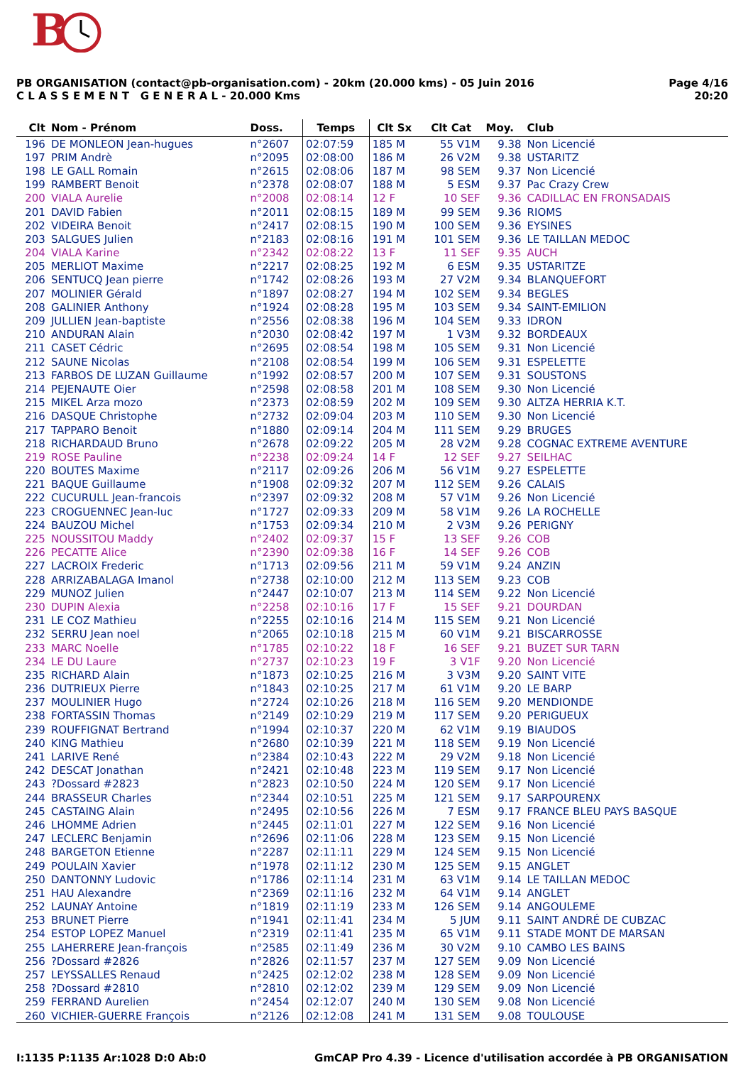B
PB ORGANISATION (contact@pb-organisation.com) - 20km (20.000 kms) - 05 Juin 2016
C L A S S E M E N T G E N E R A L - 20.000 Kms
Page 4/16
20:20
| Clt | Nom - Prénom | Doss. | Temps | Clt Sx | Clt Cat | Moy. | Club |
| --- | --- | --- | --- | --- | --- | --- | --- |
| 196 | DE MONLEON Jean-hugues | n°2607 | 02:07:59 | 185 M | 55 V1M | 9.38 | Non Licencié |
| 197 | PRIM Andrè | n°2095 | 02:08:00 | 186 M | 26 V2M | 9.38 | USTARITZ |
| 198 | LE GALL Romain | n°2615 | 02:08:06 | 187 M | 98 SEM | 9.37 | Non Licencié |
| 199 | RAMBERT Benoit | n°2378 | 02:08:07 | 188 M | 5 ESM | 9.37 | Pac Crazy Crew |
| 200 | VIALA Aurelie | n°2008 | 02:08:14 | 12 F | 10 SEF | 9.36 | CADILLAC EN FRONSADAIS |
| 201 | DAVID Fabien | n°2011 | 02:08:15 | 189 M | 99 SEM | 9.36 | RIOMS |
| 202 | VIDEIRA Benoit | n°2417 | 02:08:15 | 190 M | 100 SEM | 9.36 | EYSINES |
| 203 | SALGUES Julien | n°2183 | 02:08:16 | 191 M | 101 SEM | 9.36 | LE TAILLAN MEDOC |
| 204 | VIALA Karine | n°2342 | 02:08:22 | 13 F | 11 SEF | 9.35 | AUCH |
| 205 | MERLIOT Maxime | n°2217 | 02:08:25 | 192 M | 6 ESM | 9.35 | USTARITZE |
| 206 | SENTUCQ Jean pierre | n°1742 | 02:08:26 | 193 M | 27 V2M | 9.34 | BLANQUEFORT |
| 207 | MOLINIER Gérald | n°1897 | 02:08:27 | 194 M | 102 SEM | 9.34 | BEGLES |
| 208 | GALINIER Anthony | n°1924 | 02:08:28 | 195 M | 103 SEM | 9.34 | SAINT-EMILION |
| 209 | JULLIEN Jean-baptiste | n°2556 | 02:08:38 | 196 M | 104 SEM | 9.33 | IDRON |
| 210 | ANDURAN Alain | n°2030 | 02:08:42 | 197 M | 1 V3M | 9.32 | BORDEAUX |
| 211 | CASET Cédric | n°2695 | 02:08:54 | 198 M | 105 SEM | 9.31 | Non Licencié |
| 212 | SAUNE Nicolas | n°2108 | 02:08:54 | 199 M | 106 SEM | 9.31 | ESPELETTE |
| 213 | FARBOS DE LUZAN Guillaume | n°1992 | 02:08:57 | 200 M | 107 SEM | 9.31 | SOUSTONS |
| 214 | PEJENAUTE Oier | n°2598 | 02:08:58 | 201 M | 108 SEM | 9.30 | Non Licencié |
| 215 | MIKEL Arza mozo | n°2373 | 02:08:59 | 202 M | 109 SEM | 9.30 | ALTZA HERRIA K.T. |
| 216 | DASQUE Christophe | n°2732 | 02:09:04 | 203 M | 110 SEM | 9.30 | Non Licencié |
| 217 | TAPPARO Benoit | n°1880 | 02:09:14 | 204 M | 111 SEM | 9.29 | BRUGES |
| 218 | RICHARDAUD Bruno | n°2678 | 02:09:22 | 205 M | 28 V2M | 9.28 | COGNAC EXTREME AVENTURE |
| 219 | ROSE Pauline | n°2238 | 02:09:24 | 14 F | 12 SEF | 9.27 | SEILHAC |
| 220 | BOUTES Maxime | n°2117 | 02:09:26 | 206 M | 56 V1M | 9.27 | ESPELETTE |
| 221 | BAQUE Guillaume | n°1908 | 02:09:32 | 207 M | 112 SEM | 9.26 | CALAIS |
| 222 | CUCURULL Jean-francois | n°2397 | 02:09:32 | 208 M | 57 V1M | 9.26 | Non Licencié |
| 223 | CROGUENNEC Jean-luc | n°1727 | 02:09:33 | 209 M | 58 V1M | 9.26 | LA ROCHELLE |
| 224 | BAUZOU Michel | n°1753 | 02:09:34 | 210 M | 2 V3M | 9.26 | PERIGNY |
| 225 | NOUSSITOU Maddy | n°2402 | 02:09:37 | 15 F | 13 SEF | 9.26 | COB |
| 226 | PECATTE Alice | n°2390 | 02:09:38 | 16 F | 14 SEF | 9.26 | COB |
| 227 | LACROIX Frederic | n°1713 | 02:09:56 | 211 M | 59 V1M | 9.24 | ANZIN |
| 228 | ARRIZABALAGA Imanol | n°2738 | 02:10:00 | 212 M | 113 SEM | 9.23 | COB |
| 229 | MUNOZ Julien | n°2447 | 02:10:07 | 213 M | 114 SEM | 9.22 | Non Licencié |
| 230 | DUPIN Alexia | n°2258 | 02:10:16 | 17 F | 15 SEF | 9.21 | DOURDAN |
| 231 | LE COZ Mathieu | n°2255 | 02:10:16 | 214 M | 115 SEM | 9.21 | Non Licencié |
| 232 | SERRU Jean noel | n°2065 | 02:10:18 | 215 M | 60 V1M | 9.21 | BISCARROSSE |
| 233 | MARC Noelle | n°1785 | 02:10:22 | 18 F | 16 SEF | 9.21 | BUZET SUR TARN |
| 234 | LE DU Laure | n°2737 | 02:10:23 | 19 F | 3 V1F | 9.20 | Non Licencié |
| 235 | RICHARD Alain | n°1873 | 02:10:25 | 216 M | 3 V3M | 9.20 | SAINT VITE |
| 236 | DUTRIEUX Pierre | n°1843 | 02:10:25 | 217 M | 61 V1M | 9.20 | LE BARP |
| 237 | MOULINIER Hugo | n°2724 | 02:10:26 | 218 M | 116 SEM | 9.20 | MENDIONDE |
| 238 | FORTASSIN Thomas | n°2149 | 02:10:29 | 219 M | 117 SEM | 9.20 | PERIGUEUX |
| 239 | ROUFFIGNAT Bertrand | n°1994 | 02:10:37 | 220 M | 62 V1M | 9.19 | BIAUDOS |
| 240 | KING Mathieu | n°2680 | 02:10:39 | 221 M | 118 SEM | 9.19 | Non Licencié |
| 241 | LARIVE René | n°2384 | 02:10:43 | 222 M | 29 V2M | 9.18 | Non Licencié |
| 242 | DESCAT Jonathan | n°2421 | 02:10:48 | 223 M | 119 SEM | 9.17 | Non Licencié |
| 243 | ?Dossard #2823 | n°2823 | 02:10:50 | 224 M | 120 SEM | 9.17 | Non Licencié |
| 244 | BRASSEUR Charles | n°2344 | 02:10:51 | 225 M | 121 SEM | 9.17 | SARPOURENX |
| 245 | CASTAING Alain | n°2495 | 02:10:56 | 226 M | 7 ESM | 9.17 | FRANCE BLEU PAYS BASQUE |
| 246 | LHOMME Adrien | n°2445 | 02:11:01 | 227 M | 122 SEM | 9.16 | Non Licencié |
| 247 | LECLERC Benjamin | n°2696 | 02:11:06 | 228 M | 123 SEM | 9.15 | Non Licencié |
| 248 | BARGETON Etienne | n°2287 | 02:11:11 | 229 M | 124 SEM | 9.15 | Non Licencié |
| 249 | POULAIN Xavier | n°1978 | 02:11:12 | 230 M | 125 SEM | 9.15 | ANGLET |
| 250 | DANTONNY Ludovic | n°1786 | 02:11:14 | 231 M | 63 V1M | 9.14 | LE TAILLAN MEDOC |
| 251 | HAU Alexandre | n°2369 | 02:11:16 | 232 M | 64 V1M | 9.14 | ANGLET |
| 252 | LAUNAY Antoine | n°1819 | 02:11:19 | 233 M | 126 SEM | 9.14 | ANGOULEME |
| 253 | BRUNET Pierre | n°1941 | 02:11:41 | 234 M | 5 JUM | 9.11 | SAINT ANDRÉ DE CUBZAC |
| 254 | ESTOP LOPEZ Manuel | n°2319 | 02:11:41 | 235 M | 65 V1M | 9.11 | STADE MONT DE MARSAN |
| 255 | LAHERRERE Jean-françois | n°2585 | 02:11:49 | 236 M | 30 V2M | 9.10 | CAMBO LES BAINS |
| 256 | ?Dossard #2826 | n°2826 | 02:11:57 | 237 M | 127 SEM | 9.09 | Non Licencié |
| 257 | LEYSSALLES Renaud | n°2425 | 02:12:02 | 238 M | 128 SEM | 9.09 | Non Licencié |
| 258 | ?Dossard #2810 | n°2810 | 02:12:02 | 239 M | 129 SEM | 9.09 | Non Licencié |
| 259 | FERRAND Aurelien | n°2454 | 02:12:07 | 240 M | 130 SEM | 9.08 | Non Licencié |
| 260 | VICHIER-GUERRE François | n°2126 | 02:12:08 | 241 M | 131 SEM | 9.08 | TOULOUSE |
I:1135 P:1135 Ar:1028 D:0 Ab:0 GmCAP Pro 4.39 - Licence d'utilisation accordée à PB ORGANISATION